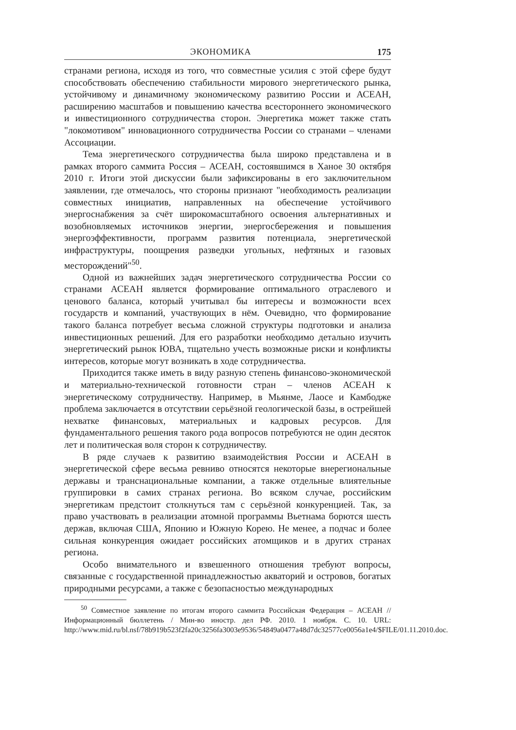ЭКОНОМИКА 175
странами региона, исходя из того, что совместные усилия с этой сфере будут способствовать обеспечению стабильности мирового энергетического рынка, устойчивому и динамичному экономическому развитию России и АСЕАН, расширению масштабов и повышению качества всестороннего экономического и инвестиционного сотрудничества сторон. Энергетика может также стать "локомотивом" инновационного сотрудничества России со странами – членами Ассоциации.
Тема энергетического сотрудничества была широко представлена и в рамках второго саммита Россия – АСЕАН, состоявшимся в Ханое 30 октября 2010 г. Итоги этой дискуссии были зафиксированы в его заключительном заявлении, где отмечалось, что стороны признают "необходимость реализации совместных инициатив, направленных на обеспечение устойчивого энергоснабжения за счёт широкомасштабного освоения альтернативных и возобновляемых источников энергии, энергосбережения и повышения энергоэффективности, программ развития потенциала, энергетической инфраструктуры, поощрения разведки угольных, нефтяных и газовых месторождений"<sup>50</sup>.
Одной из важнейших задач энергетического сотрудничества России со странами АСЕАН является формирование оптимального отраслевого и ценового баланса, который учитывал бы интересы и возможности всех государств и компаний, участвующих в нём. Очевидно, что формирование такого баланса потребует весьма сложной структуры подготовки и анализа инвестиционных решений. Для его разработки необходимо детально изучить энергетический рынок ЮВА, тщательно учесть возможные риски и конфликты интересов, которые могут возникать в ходе сотрудничества.
Приходится также иметь в виду разную степень финансово-экономической и материально-технической готовности стран – членов АСЕАН к энергетическому сотрудничеству. Например, в Мьянме, Лаосе и Камбодже проблема заключается в отсутствии серьёзной геологической базы, в острейшей нехватке финансовых, материальных и кадровых ресурсов. Для фундаментального решения такого рода вопросов потребуются не один десяток лет и политическая воля сторон к сотрудничеству.
В ряде случаев к развитию взаимодействия России и АСЕАН в энергетической сфере весьма ревниво относятся некоторые внерегиональные державы и транснациональные компании, а также отдельные влиятельные группировки в самих странах региона. Во всяком случае, российским энергетикам предстоит столкнуться там с серьёзной конкуренцией. Так, за право участвовать в реализации атомной программы Вьетнама борются шесть держав, включая США, Японию и Южную Корею. Не менее, а подчас и более сильная конкуренция ожидает российских атомщиков и в других странах региона.
Особо внимательного и взвешенного отношения требуют вопросы, связанные с государственной принадлежностью акваторий и островов, богатых природными ресурсами, а также с безопасностью международных
<sup>50</sup> Совместное заявление по итогам второго саммита Российская Федерация – АСЕАН // Информационный бюллетень / Мин-во иностр. дел РФ. 2010. 1 ноября. С. 10. URL: http://www.mid.ru/bl.nsf/78b919b523f2fa20c3256fa3003e9536/54849a0477a48d7dc32577ce0056a1e4/$FILE/01.11.2010.doc.